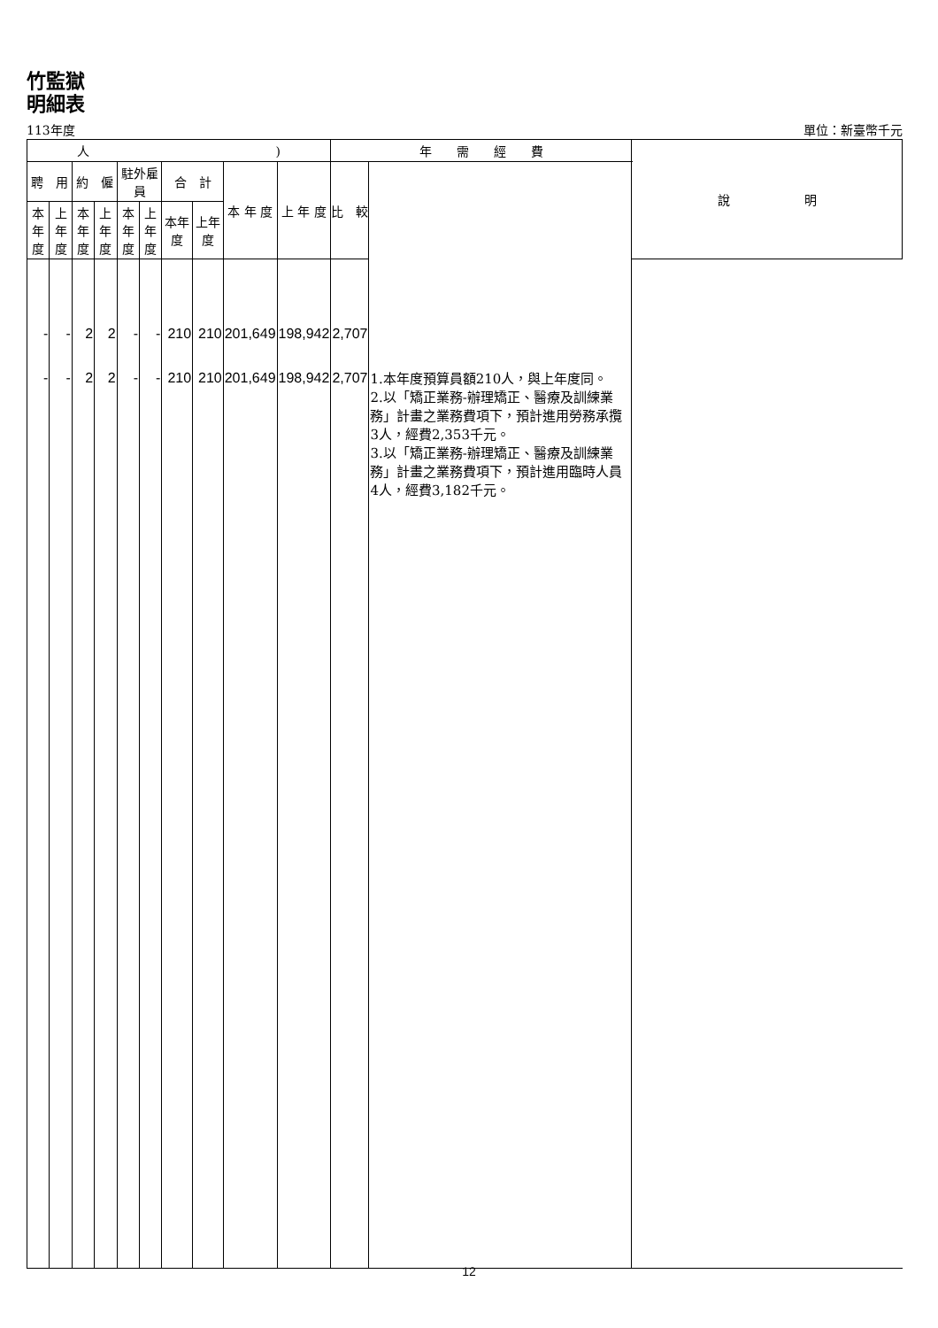竹監獄
明細表
113年度 單位：新臺幣千元
| 人 ) | | | | | | | | | | 年 需 經 費 | | 說 明 |
| --- | --- | --- | --- | --- | --- | --- | --- | --- | --- | --- | --- | --- |
| 聘 用 | | 約 僱 | | 駐外雇員 | | 合 計 | | 本 年 度 | 上 年 度 | 比 較 | | |
| 本年度 | 上年度 | 本年度 | 上年度 | 本年度 | 上年度 | 本年度 | 上年度 | | | | | |
| - | - | 2 | 2 | - | - | 210 | 210 | 201,649 | 198,942 | 2,707 | | |
| - | - | 2 | 2 | - | - | 210 | 210 | 201,649 | 198,942 | 2,707 | 1.本年度預算員額210人，與上年度同。 2.以「矯正業務-辦理矯正、醫療及訓練業務」計畫之業務費項下，預計進用勞務承攬3人，經費2,353千元。 3.以「矯正業務-辦理矯正、醫療及訓練業務」計畫之業務費項下，預計進用臨時人員4人，經費3,182千元。 | |
12